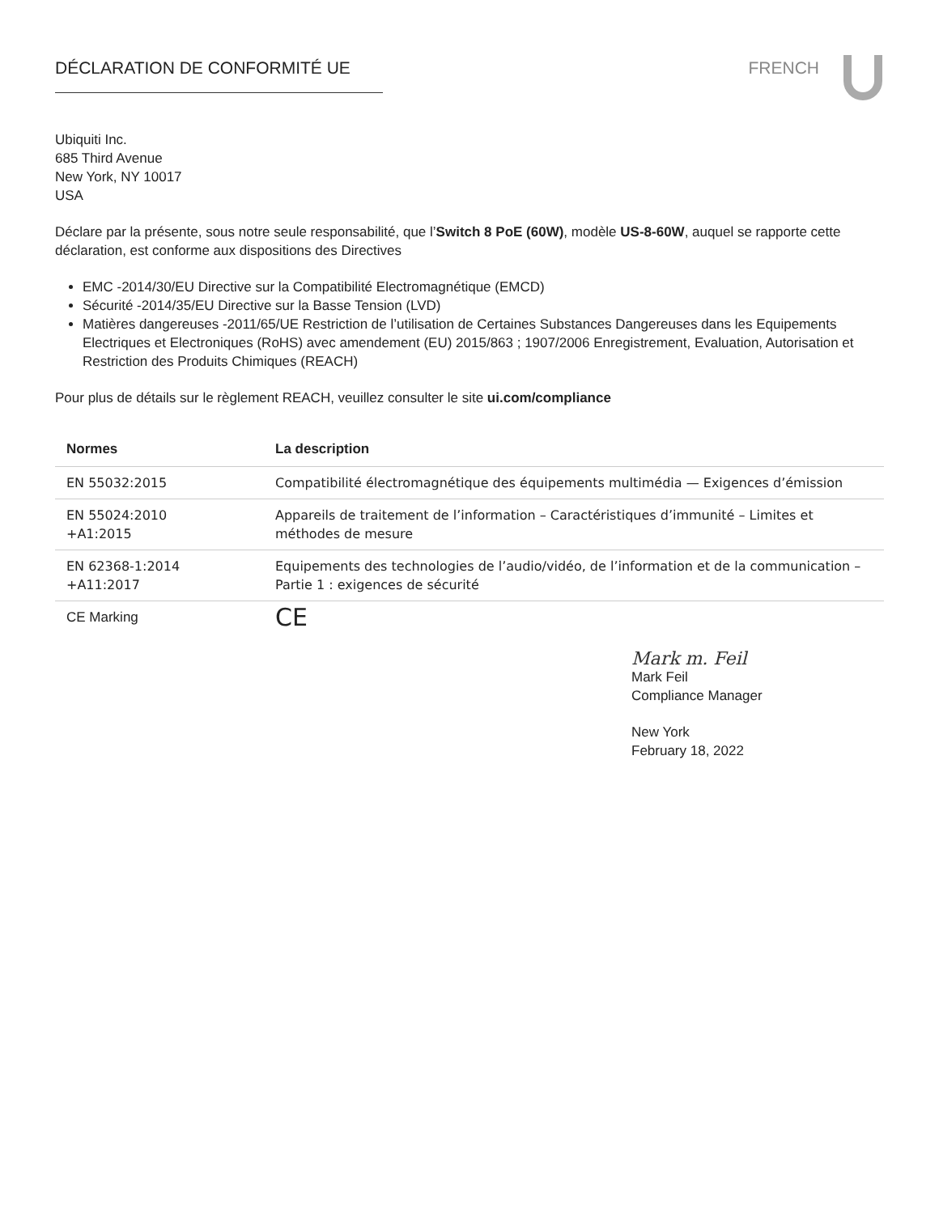DÉCLARATION DE CONFORMITÉ UE FRENCH
Ubiquiti Inc.
685 Third Avenue
New York, NY 10017
USA
Déclare par la présente, sous notre seule responsabilité, que l’Switch 8 PoE (60W), modèle US-8-60W, auquel se rapporte cette déclaration, est conforme aux dispositions des Directives
EMC -2014/30/EU Directive sur la Compatibilité Electromagnétique (EMCD)
Sécurité -2014/35/EU Directive sur la Basse Tension (LVD)
Matières dangereuses -2011/65/UE Restriction de l’utilisation de Certaines Substances Dangereuses dans les Equipements Electriques et Electroniques (RoHS) avec amendement (EU) 2015/863 ; 1907/2006 Enregistrement, Evaluation, Autorisation et Restriction des Produits Chimiques (REACH)
Pour plus de détails sur le règlement REACH, veuillez consulter le site ui.com/compliance
| Normes | La description |
| --- | --- |
| EN 55032:2015 | Compatibilité électromagnétique des équipements multimédia — Exigences d’émission |
| EN 55024:2010 +A1:2015 | Appareils de traitement de l’information – Caractéristiques d’immunité – Limites et méthodes de mesure |
| EN 62368-1:2014 +A11:2017 | Equipements des technologies de l’audio/vidéo, de l’information et de la communication – Partie 1 : exigences de sécurité |
| CE Marking | CE |
Mark m. Feil
Mark Feil
Compliance Manager
New York
February 18, 2022